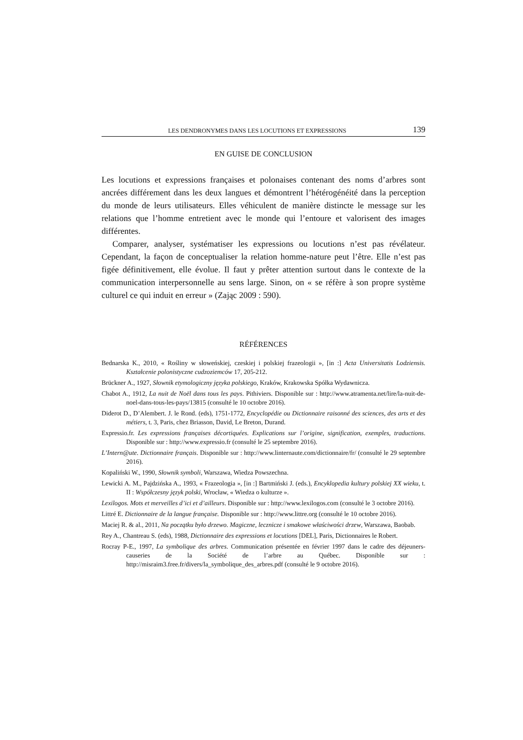LES DENDRONYMES DANS LES LOCUTIONS ET EXPRESSIONS 139
EN GUISE DE CONCLUSION
Les locutions et expressions françaises et polonaises contenant des noms d’arbres sont ancrées différement dans les deux langues et démontrent l’hétérogénéité dans la perception du monde de leurs utilisateurs. Elles véhiculent de manière distincte le message sur les relations que l’homme entretient avec le monde qui l’entoure et valorisent des images différentes.
Comparer, analyser, systématiser les expressions ou locutions n’est pas révélateur. Cependant, la façon de conceptualiser la relation homme-nature peut l’être. Elle n’est pas figée définitivement, elle évolue. Il faut y prêter attention surtout dans le contexte de la communication interpersonnelle au sens large. Sinon, on « se réfère à son propre système culturel ce qui induit en erreur » (Zając 2009 : 590).
RÉFÉRENCES
Bednarska K., 2010, « Rośliny w słoweńskiej, czeskiej i polskiej frazeologii », [in :] Acta Universitatis Lodziensis. Kształcenie polonistyczne cudzoziemców 17, 205-212.
Brückner A., 1927, Słownik etymologiczny języka polskiego, Kraków, Krakowska Spółka Wydawnicza.
Chabot A., 1912, La nuit de Noël dans tous les pays. Pithiviers. Disponible sur : http://www.atramenta.net/lire/la-nuit-de-noel-dans-tous-les-pays/13815 (consulté le 10 octobre 2016).
Diderot D., D’Alembert. J. le Rond. (eds), 1751-1772, Encyclopédie ou Dictionnaire raisonné des sciences, des arts et des métiers, t. 3, Paris, chez Briasson, David, Le Breton, Durand.
Expressio.fr. Les expressions françaises décortiquées. Explications sur l’origine, signification, exemples, traductions. Disponible sur : http://www.expressio.fr (consulté le 25 septembre 2016).
L’Intern@ute. Dictionnaire français. Disponible sur : http://www.linternaute.com/dictionnaire/fr/ (consulté le 29 septembre 2016).
Kopaliński W., 1990, Słownik symboli, Warszawa, Wiedza Powszechna.
Lewicki A. M., Pajdzińska A., 1993, « Frazeologia », [in :] Bartmiński J. (eds.), Encyklopedia kultury polskiej XX wieku, t. II : Współczesny język polski, Wrocław, « Wiedza o kulturze ».
Lexilogos. Mots et merveilles d’ici et d’ailleurs. Disponible sur : http://www.lexilogos.com (consulté le 3 octobre 2016).
Littré E. Dictionnaire de la langue française. Disponible sur : http://www.littre.org (consulté le 10 octobre 2016).
Maciej R. & al., 2011, Na początku było drzewo. Magiczne, lecznicze i smakowe właściwości drzew, Warszawa, Baobab.
Rey A., Chantreau S. (eds), 1988, Dictionnaire des expressions et locutions [DEL], Paris, Dictionnaires le Robert.
Rocray P-E., 1997, La symbolique des arbres. Communication présentée en février 1997 dans le cadre des déjeuners-causeries de la Société de l’arbre au Québec. Disponible sur : http://misraim3.free.fr/divers/la_symbolique_des_arbres.pdf (consulté le 9 octobre 2016).